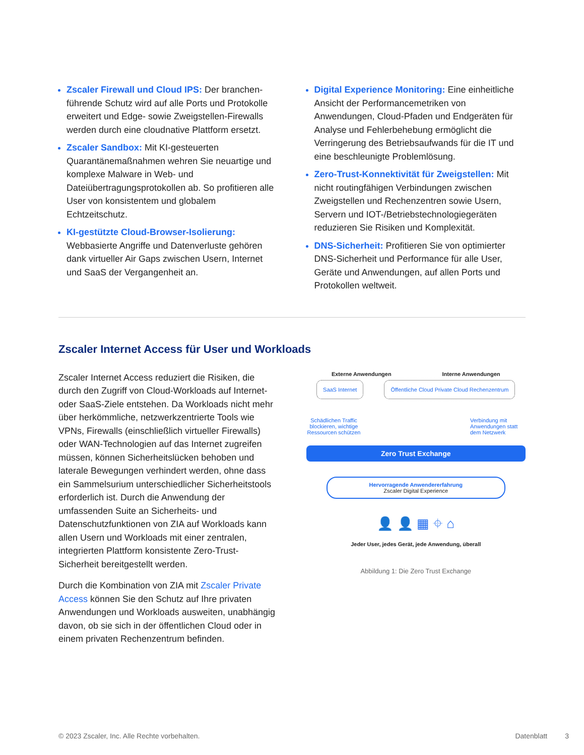Zscaler Firewall und Cloud IPS: Der branchen­führende Schutz wird auf alle Ports und Protokolle erweitert und Edge- sowie Zweigstellen-Firewalls werden durch eine cloudnative Plattform ersetzt.
Zscaler Sandbox: Mit KI-gesteuerten Quarantänemaßnahmen wehren Sie neuartige und komplexe Malware in Web- und Dateiübertragungsprotokollen ab. So profitieren alle User von konsistentem und globalem Echtzeitschutz.
KI-gestützte Cloud-Browser-Isolierung: Webbasierte Angriffe und Datenverluste gehören dank virtueller Air Gaps zwischen Usern, Internet und SaaS der Vergangenheit an.
Digital Experience Monitoring: Eine einheitliche Ansicht der Performancemetriken von Anwendungen, Cloud-Pfaden und Endgeräten für Analyse und Fehlerbehebung ermöglicht die Verringerung des Betriebsaufwands für die IT und eine beschleunigte Problemlösung.
Zero-Trust-Konnektivität für Zweigstellen: Mit nicht routingfähigen Verbindungen zwischen Zweigstellen und Rechenzentren sowie Usern, Servern und IOT-/Betriebstechnologiegeräten reduzieren Sie Risiken und Komplexität.
DNS-Sicherheit: Profitieren Sie von optimierter DNS-Sicherheit und Performance für alle User, Geräte und Anwendungen, auf allen Ports und Protokollen weltweit.
Zscaler Internet Access für User und Workloads
Zscaler Internet Access reduziert die Risiken, die durch den Zugriff von Cloud-Workloads auf Internet- oder SaaS-Ziele entstehen. Da Workloads nicht mehr über herkömmliche, netzwerkzentrierte Tools wie VPNs, Firewalls (einschließlich virtueller Firewalls) oder WAN-Technologien auf das Internet zugreifen müssen, können Sicherheitslücken behoben und laterale Bewegungen verhindert werden, ohne dass ein Sammelsurium unterschiedlicher Sicherheitstools erforderlich ist. Durch die Anwendung der umfassenden Suite an Sicherheits- und Datenschutzfunktionen von ZIA auf Workloads kann allen Usern und Workloads mit einer zentralen, integrierten Plattform konsistente Zero-Trust-Sicherheit bereitgestellt werden.
Durch die Kombination von ZIA mit Zscaler Private Access können Sie den Schutz auf Ihre privaten Anwendungen und Workloads ausweiten, unabhängig davon, ob sie sich in der öffentlichen Cloud oder in einem privaten Rechenzentrum befinden.
Externe Anwendungen Interne Anwendungen
SaaS Internet Öffentliche Cloud Private Cloud Rechenzentrum
Schädlichen Traffic blockieren, wichtige Ressourcen schützen
Verbindung mit Anwendungen statt dem Netzwerk
Zero Trust Exchange
Hervorragende Anwendererfahrung
Zscaler Digital Experience
👤 👤 ▦ ⌖ ⌂
Jeder User, jedes Gerät, jede Anwendung, überall
Abbildung 1: Die Zero Trust Exchange
© 2023 Zscaler, Inc. Alle Rechte vorbehalten. Datenblatt 3